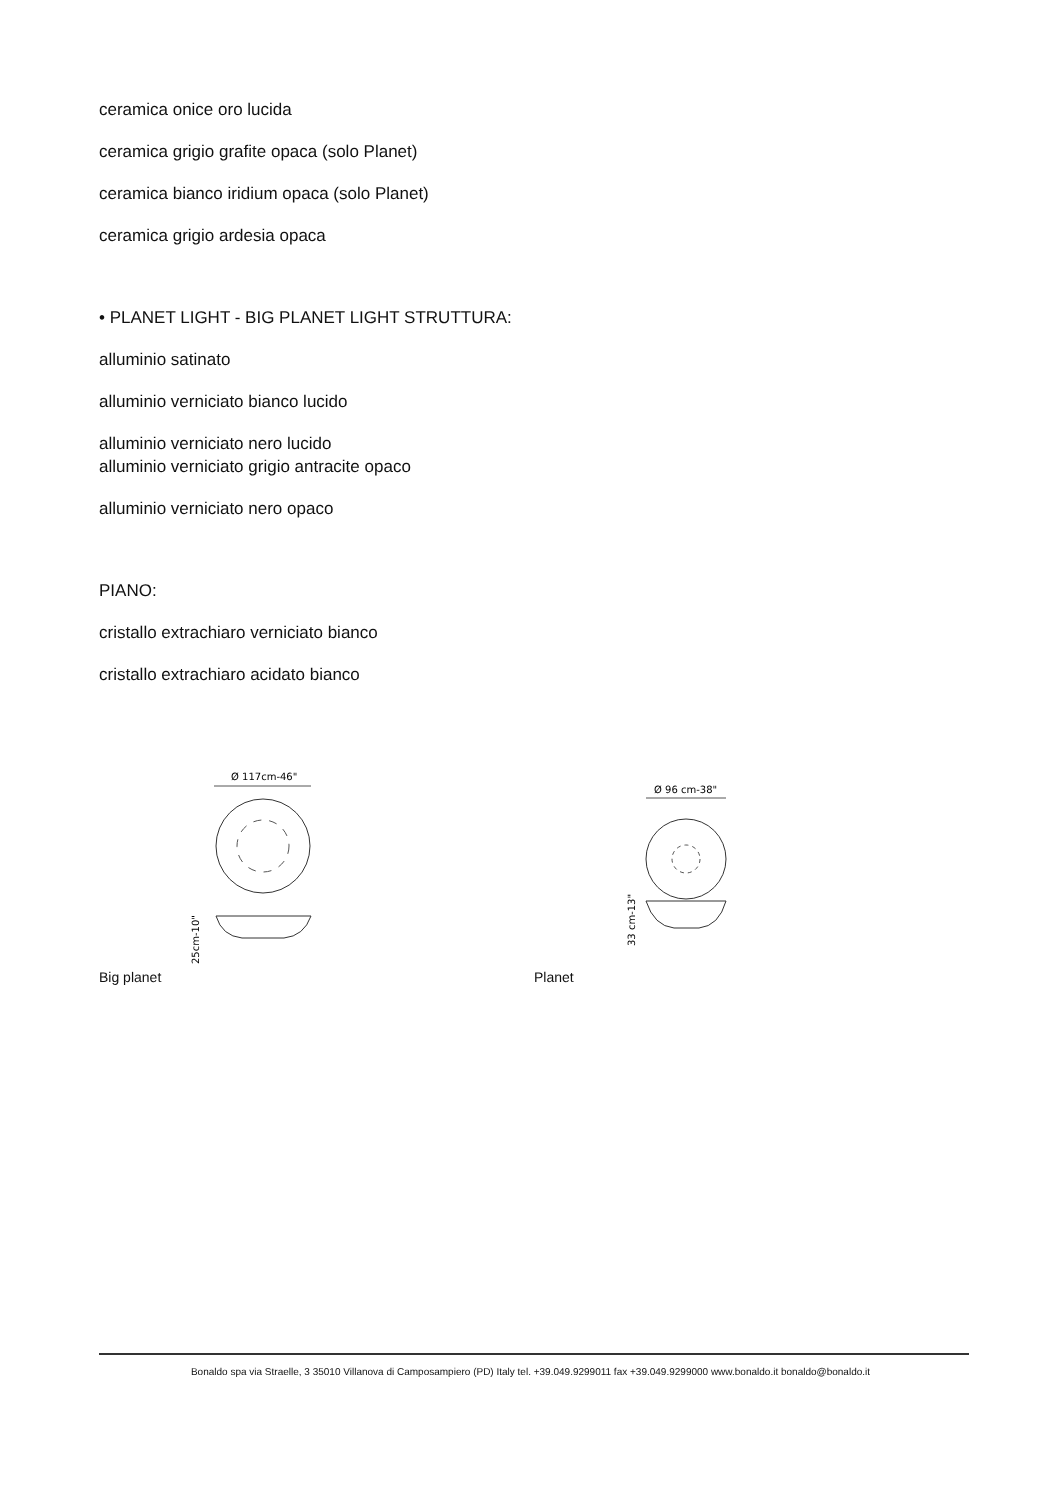ceramica onice oro lucida
ceramica grigio grafite opaca (solo Planet)
ceramica bianco iridium opaca (solo Planet)
ceramica grigio ardesia opaca
• PLANET LIGHT - BIG PLANET LIGHT STRUTTURA:
alluminio satinato
alluminio verniciato bianco lucido
alluminio verniciato nero lucido
alluminio verniciato grigio antracite opaco
alluminio verniciato nero opaco
PIANO:
cristallo extrachiaro verniciato bianco
cristallo extrachiaro acidato bianco
Ø 117cm-46"
25cm-10"
Big planet
Ø 96 cm-38"
33 cm-13"
Planet
Bonaldo spa via Straelle, 3 35010 Villanova di Camposampiero (PD) Italy tel. +39.049.9299011 fax +39.049.9299000 www.bonaldo.it bonaldo@bonaldo.it